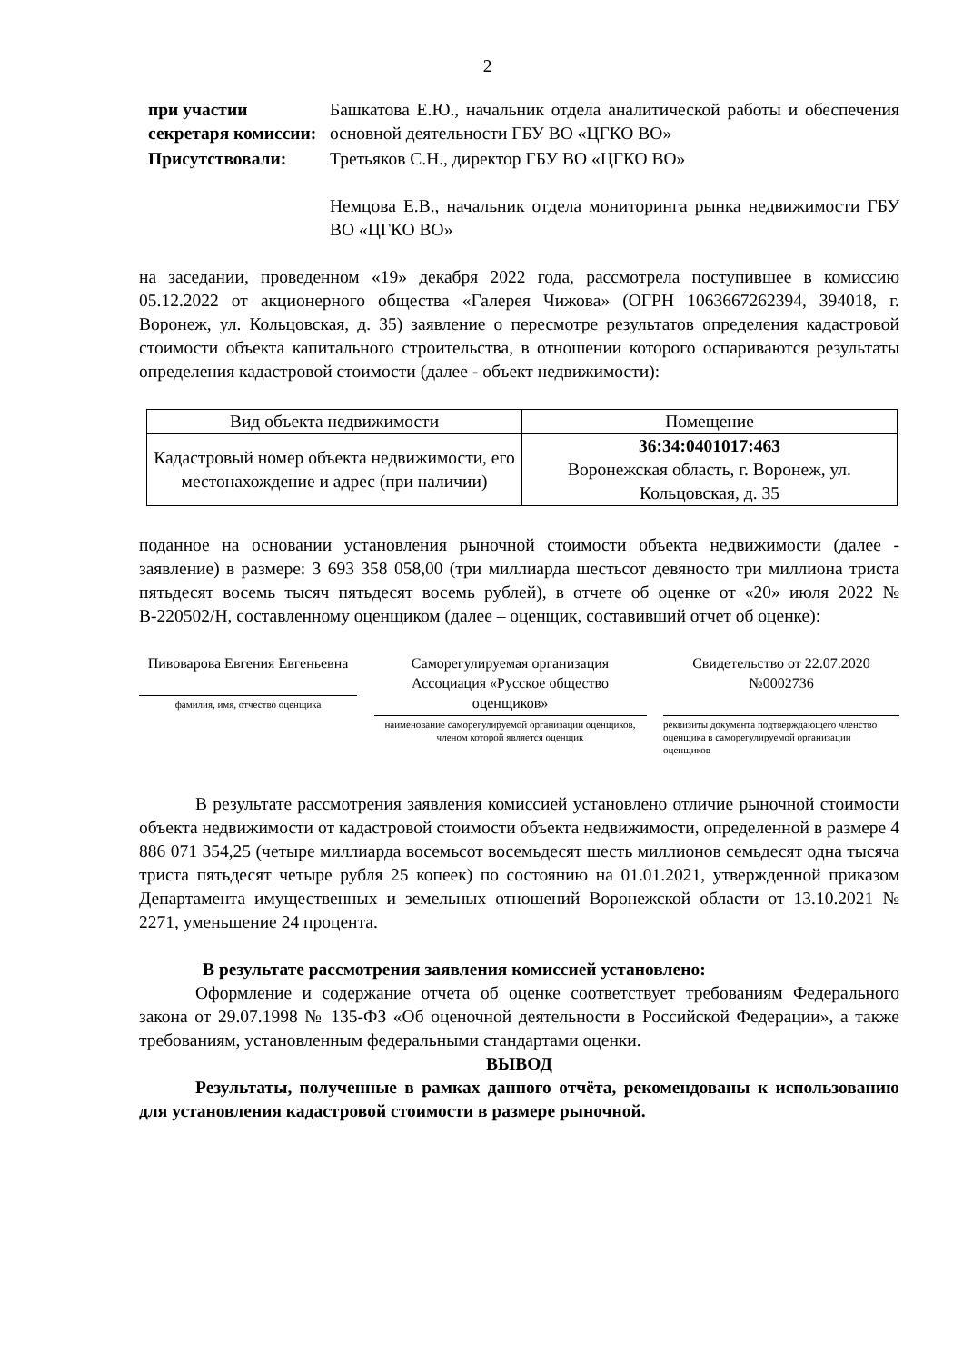2
при участии секретаря комиссии:
Башкатова Е.Ю., начальник отдела аналитической работы и обеспечения основной деятельности ГБУ ВО «ЦГКО ВО»
Присутствовали: Третьяков С.Н., директор ГБУ ВО «ЦГКО ВО»
Немцова Е.В., начальник отдела мониторинга рынка недвижимости ГБУ ВО «ЦГКО ВО»
на заседании, проведенном «19» декабря 2022 года, рассмотрела поступившее в комиссию 05.12.2022 от акционерного общества «Галерея Чижова» (ОГРН 1063667262394, 394018, г. Воронеж, ул. Кольцовская, д. 35) заявление о пересмотре результатов определения кадастровой стоимости объекта капитального строительства, в отношении которого оспариваются результаты определения кадастровой стоимости (далее - объект недвижимости):
| Вид объекта недвижимости | Помещение |
| Кадастровый номер объекта недвижимости, его местонахождение и адрес (при наличии) | 36:34:0401017:463 Воронежская область, г. Воронеж, ул. Кольцовская, д. 35 |
поданное на основании установления рыночной стоимости объекта недвижимости (далее - заявление) в размере: 3 693 358 058,00 (три миллиарда шестьсот девяносто три миллиона триста пятьдесят восемь тысяч пятьдесят восемь рублей), в отчете об оценке от «20» июля 2022 № В-220502/Н, составленному оценщиком (далее – оценщик, составивший отчет об оценке):
Пивоварова Евгения Евгеньевна
фамилия, имя, отчество оценщика
Саморегулируемая организация Ассоциация «Русское общество оценщиков»
наименование саморегулируемой организации оценщиков, членом которой является оценщик
Свидетельство от 22.07.2020 №0002736
реквизиты документа подтверждающего членство оценщика в саморегулируемой организации оценщиков
В результате рассмотрения заявления комиссией установлено отличие рыночной стоимости объекта недвижимости от кадастровой стоимости объекта недвижимости, определенной в размере 4 886 071 354,25 (четыре миллиарда восемьсот восемьдесят шесть миллионов семьдесят одна тысяча триста пятьдесят четыре рубля 25 копеек) по состоянию на 01.01.2021, утвержденной приказом Департамента имущественных и земельных отношений Воронежской области от 13.10.2021 № 2271, уменьшение 24 процента.
В результате рассмотрения заявления комиссией установлено:
Оформление и содержание отчета об оценке соответствует требованиям Федерального закона от 29.07.1998 № 135-ФЗ «Об оценочной деятельности в Российской Федерации», а также требованиям, установленным федеральными стандартами оценки.
ВЫВОД
Результаты, полученные в рамках данного отчёта, рекомендованы к использованию для установления кадастровой стоимости в размере рыночной.